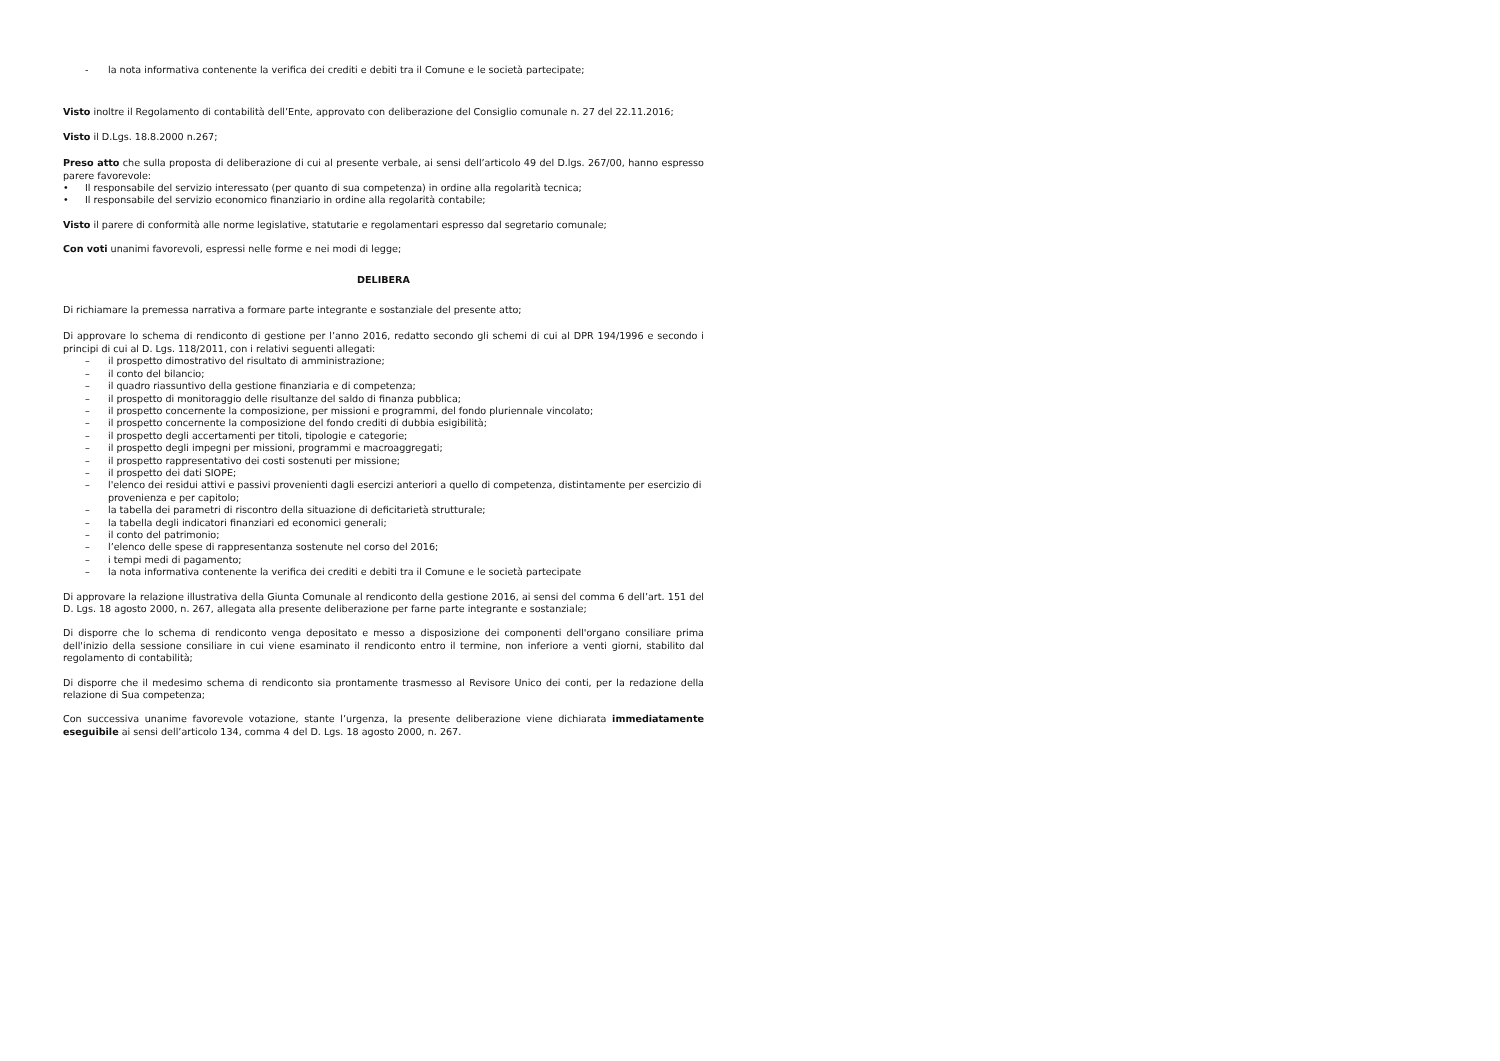- la nota informativa contenente la verifica dei crediti e debiti tra il Comune e le società partecipate;
Visto inoltre il Regolamento di contabilità dell’Ente, approvato con deliberazione del Consiglio comunale n. 27 del 22.11.2016;
Visto il D.Lgs. 18.8.2000 n.267;
Preso atto che sulla proposta di deliberazione di cui al presente verbale, ai sensi dell’articolo 49 del D.lgs. 267/00, hanno espresso parere favorevole:
• Il responsabile del servizio interessato (per quanto di sua competenza) in ordine alla regolarità tecnica;
• Il responsabile del servizio economico finanziario in ordine alla regolarità contabile;
Visto il parere di conformità alle norme legislative, statutarie e regolamentari espresso dal segretario comunale;
Con voti unanimi favorevoli, espressi nelle forme e nei modi di legge;
DELIBERA
Di richiamare la premessa narrativa a formare parte integrante e sostanziale del presente atto;
Di approvare lo schema di rendiconto di gestione per l’anno 2016, redatto secondo gli schemi di cui al DPR 194/1996 e secondo i principi di cui al D. Lgs. 118/2011, con i relativi seguenti allegati:
– il prospetto dimostrativo del risultato di amministrazione;
– il conto del bilancio;
– il quadro riassuntivo della gestione finanziaria e di competenza;
– il prospetto di monitoraggio delle risultanze del saldo di finanza pubblica;
– il prospetto concernente la composizione, per missioni e programmi, del fondo pluriennale vincolato;
– il prospetto concernente la composizione del fondo crediti di dubbia esigibilità;
– il prospetto degli accertamenti per titoli, tipologie e categorie;
– il prospetto degli impegni per missioni, programmi e macroaggregati;
– il prospetto rappresentativo dei costi sostenuti per missione;
– il prospetto dei dati SIOPE;
– l'elenco dei residui attivi e passivi provenienti dagli esercizi anteriori a quello di competenza, distintamente per esercizio di provenienza e per capitolo;
– la tabella dei parametri di riscontro della situazione di deficitarietà strutturale;
– la tabella degli indicatori finanziari ed economici generali;
– il conto del patrimonio;
– l’elenco delle spese di rappresentanza sostenute nel corso del 2016;
– i tempi medi di pagamento;
– la nota informativa contenente la verifica dei crediti e debiti tra il Comune e le società partecipate
Di approvare la relazione illustrativa della Giunta Comunale al rendiconto della gestione 2016, ai sensi del comma 6 dell’art. 151 del D. Lgs. 18 agosto 2000, n. 267, allegata alla presente deliberazione per farne parte integrante e sostanziale;
Di disporre che lo schema di rendiconto venga depositato e messo a disposizione dei componenti dell'organo consiliare prima dell'inizio della sessione consiliare in cui viene esaminato il rendiconto entro il termine, non inferiore a venti giorni, stabilito dal regolamento di contabilità;
Di disporre che il medesimo schema di rendiconto sia prontamente trasmesso al Revisore Unico dei conti, per la redazione della relazione di Sua competenza;
Con successiva unanime favorevole votazione, stante l’urgenza, la presente deliberazione viene dichiarata immediatamente eseguibile ai sensi dell’articolo 134, comma 4 del D. Lgs. 18 agosto 2000, n. 267.